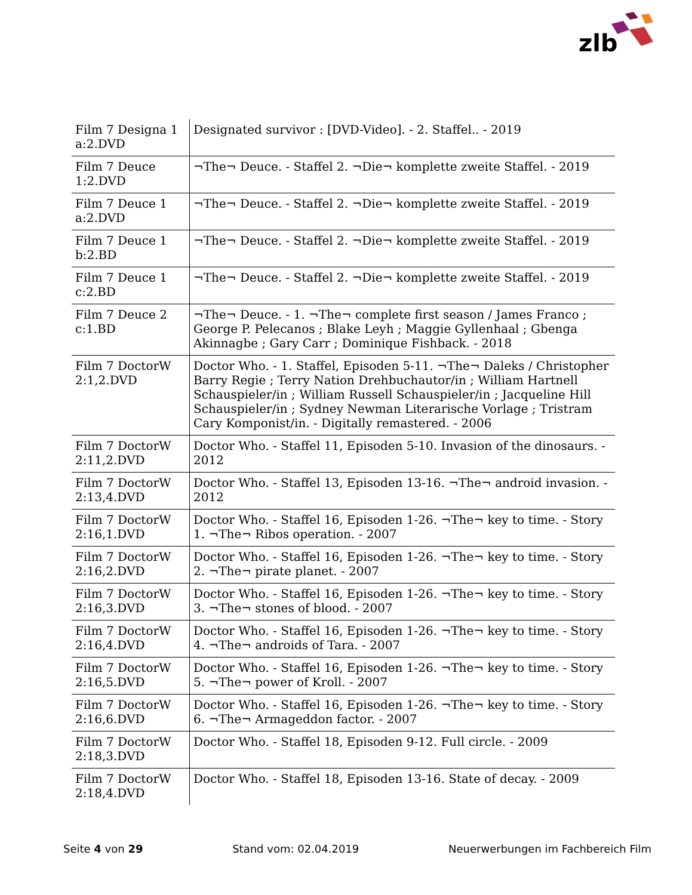zlb
| Film 7 Designa 1 a:2.DVD | Designated survivor : [DVD-Video]. - 2. Staffel.. - 2019 |
| Film 7 Deuce 1:2.DVD | ¬The¬ Deuce. - Staffel 2. ¬Die¬ komplette zweite Staffel. - 2019 |
| Film 7 Deuce 1 a:2.DVD | ¬The¬ Deuce. - Staffel 2. ¬Die¬ komplette zweite Staffel. - 2019 |
| Film 7 Deuce 1 b:2.BD | ¬The¬ Deuce. - Staffel 2. ¬Die¬ komplette zweite Staffel. - 2019 |
| Film 7 Deuce 1 c:2.BD | ¬The¬ Deuce. - Staffel 2. ¬Die¬ komplette zweite Staffel. - 2019 |
| Film 7 Deuce 2 c:1.BD | ¬The¬ Deuce. - 1. ¬The¬ complete first season / James Franco ; George P. Pelecanos ; Blake Leyh ; Maggie Gyllenhaal ; Gbenga Akinnagbe ; Gary Carr ; Dominique Fishback. - 2018 |
| Film 7 DoctorW 2:1,2.DVD | Doctor Who. - 1. Staffel, Episoden 5-11. ¬The¬ Daleks / Christopher Barry Regie ; Terry Nation Drehbuchautor/in ; William Hartnell Schauspieler/in ; William Russell Schauspieler/in ; Jacqueline Hill Schauspieler/in ; Sydney Newman Literarische Vorlage ; Tristram Cary Komponist/in. - Digitally remastered. - 2006 |
| Film 7 DoctorW 2:11,2.DVD | Doctor Who. - Staffel 11, Episoden 5-10. Invasion of the dinosaurs. - 2012 |
| Film 7 DoctorW 2:13,4.DVD | Doctor Who. - Staffel 13, Episoden 13-16. ¬The¬ android invasion. - 2012 |
| Film 7 DoctorW 2:16,1.DVD | Doctor Who. - Staffel 16, Episoden 1-26. ¬The¬ key to time. - Story 1. ¬The¬ Ribos operation. - 2007 |
| Film 7 DoctorW 2:16,2.DVD | Doctor Who. - Staffel 16, Episoden 1-26. ¬The¬ key to time. - Story 2. ¬The¬ pirate planet. - 2007 |
| Film 7 DoctorW 2:16,3.DVD | Doctor Who. - Staffel 16, Episoden 1-26. ¬The¬ key to time. - Story 3. ¬The¬ stones of blood. - 2007 |
| Film 7 DoctorW 2:16,4.DVD | Doctor Who. - Staffel 16, Episoden 1-26. ¬The¬ key to time. - Story 4. ¬The¬ androids of Tara. - 2007 |
| Film 7 DoctorW 2:16,5.DVD | Doctor Who. - Staffel 16, Episoden 1-26. ¬The¬ key to time. - Story 5. ¬The¬ power of Kroll. - 2007 |
| Film 7 DoctorW 2:16,6.DVD | Doctor Who. - Staffel 16, Episoden 1-26. ¬The¬ key to time. - Story 6. ¬The¬ Armageddon factor. - 2007 |
| Film 7 DoctorW 2:18,3.DVD | Doctor Who. - Staffel 18, Episoden 9-12. Full circle. - 2009 |
| Film 7 DoctorW 2:18,4.DVD | Doctor Who. - Staffel 18, Episoden 13-16. State of decay. - 2009 |
Seite 4 von 29 Stand vom: 02.04.2019 Neuerwerbungen im Fachbereich Film